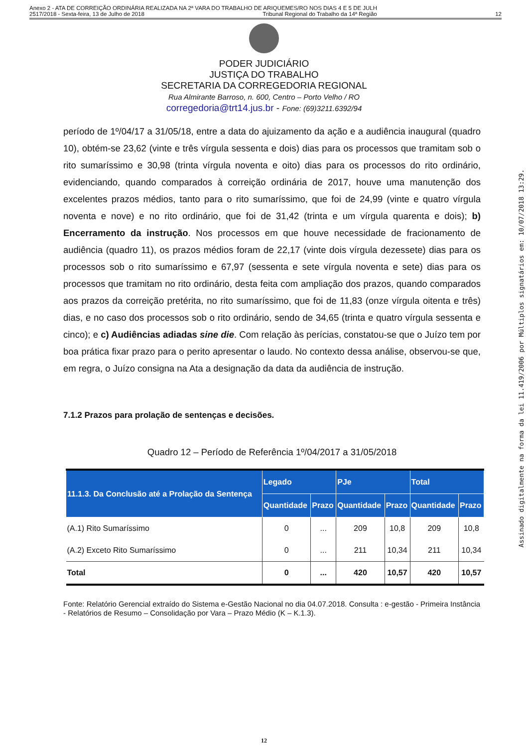Anexo 2 - ATA DE CORREIÇÃO ORDINÁRIA REALIZADA NA 2ª VARA DO TRABALHO DE ARIQUEMES/RO NOS DIAS 4 E 5 DE JULH
2517/2018 - Sexta-feira, 13 de Julho de 2018 Tribunal Regional do Trabalho da 14ª Região 12
PODER JUDICIÁRIO
JUSTIÇA DO TRABALHO
SECRETARIA DA CORREGEDORIA REGIONAL
Rua Almirante Barroso, n. 600, Centro – Porto Velho / RO
corregedoria@trt14.jus.br - Fone: (69)3211.6392/94
período de 1º/04/17 a 31/05/18, entre a data do ajuizamento da ação e a audiência inaugural (quadro 10), obtém-se 23,62 (vinte e três vírgula sessenta e dois) dias para os processos que tramitam sob o rito sumaríssimo e 30,98 (trinta vírgula noventa e oito) dias para os processos do rito ordinário, evidenciando, quando comparados à correição ordinária de 2017, houve uma manutenção dos excelentes prazos médios, tanto para o rito sumaríssimo, que foi de 24,99 (vinte e quatro vírgula noventa e nove) e no rito ordinário, que foi de 31,42 (trinta e um vírgula quarenta e dois); b) Encerramento da instrução. Nos processos em que houve necessidade de fracionamento de audiência (quadro 11), os prazos médios foram de 22,17 (vinte dois vírgula dezessete) dias para os processos sob o rito sumaríssimo e 67,97 (sessenta e sete vírgula noventa e sete) dias para os processos que tramitam no rito ordinário, desta feita com ampliação dos prazos, quando comparados aos prazos da correição pretérita, no rito sumaríssimo, que foi de 11,83 (onze vírgula oitenta e três) dias, e no caso dos processos sob o rito ordinário, sendo de 34,65 (trinta e quatro vírgula sessenta e cinco); e c) Audiências adiadas sine die. Com relação às perícias, constatou-se que o Juízo tem por boa prática fixar prazo para o perito apresentar o laudo. No contexto dessa análise, observou-se que, em regra, o Juízo consigna na Ata a designação da data da audiência de instrução.
7.1.2 Prazos para prolação de sentenças e decisões.
Quadro 12 – Período de Referência 1º/04/2017 a 31/05/2018
| 11.1.3. Da Conclusão até a Prolação da Sentença | Legado | | PJe | | Total | |
| --- | --- | --- | --- | --- | --- | --- |
| | Quantidade | Prazo | Quantidade | Prazo | Quantidade | Prazo |
| (A.1) Rito Sumaríssimo | 0 | ... | 209 | 10,8 | 209 | 10,8 |
| (A.2) Exceto Rito Sumaríssimo | 0 | ... | 211 | 10,34 | 211 | 10,34 |
| Total | 0 | ... | 420 | 10,57 | 420 | 10,57 |
Fonte: Relatório Gerencial extraído do Sistema e-Gestão Nacional no dia 04.07.2018. Consulta : e-gestão - Primeira Instância - Relatórios de Resumo – Consolidação por Vara – Prazo Médio (K – K.1.3).
12
Assinado digitalmente na forma da lei 11.419/2006 por Múltiplos signatários em: 10/07/2018 13:29.